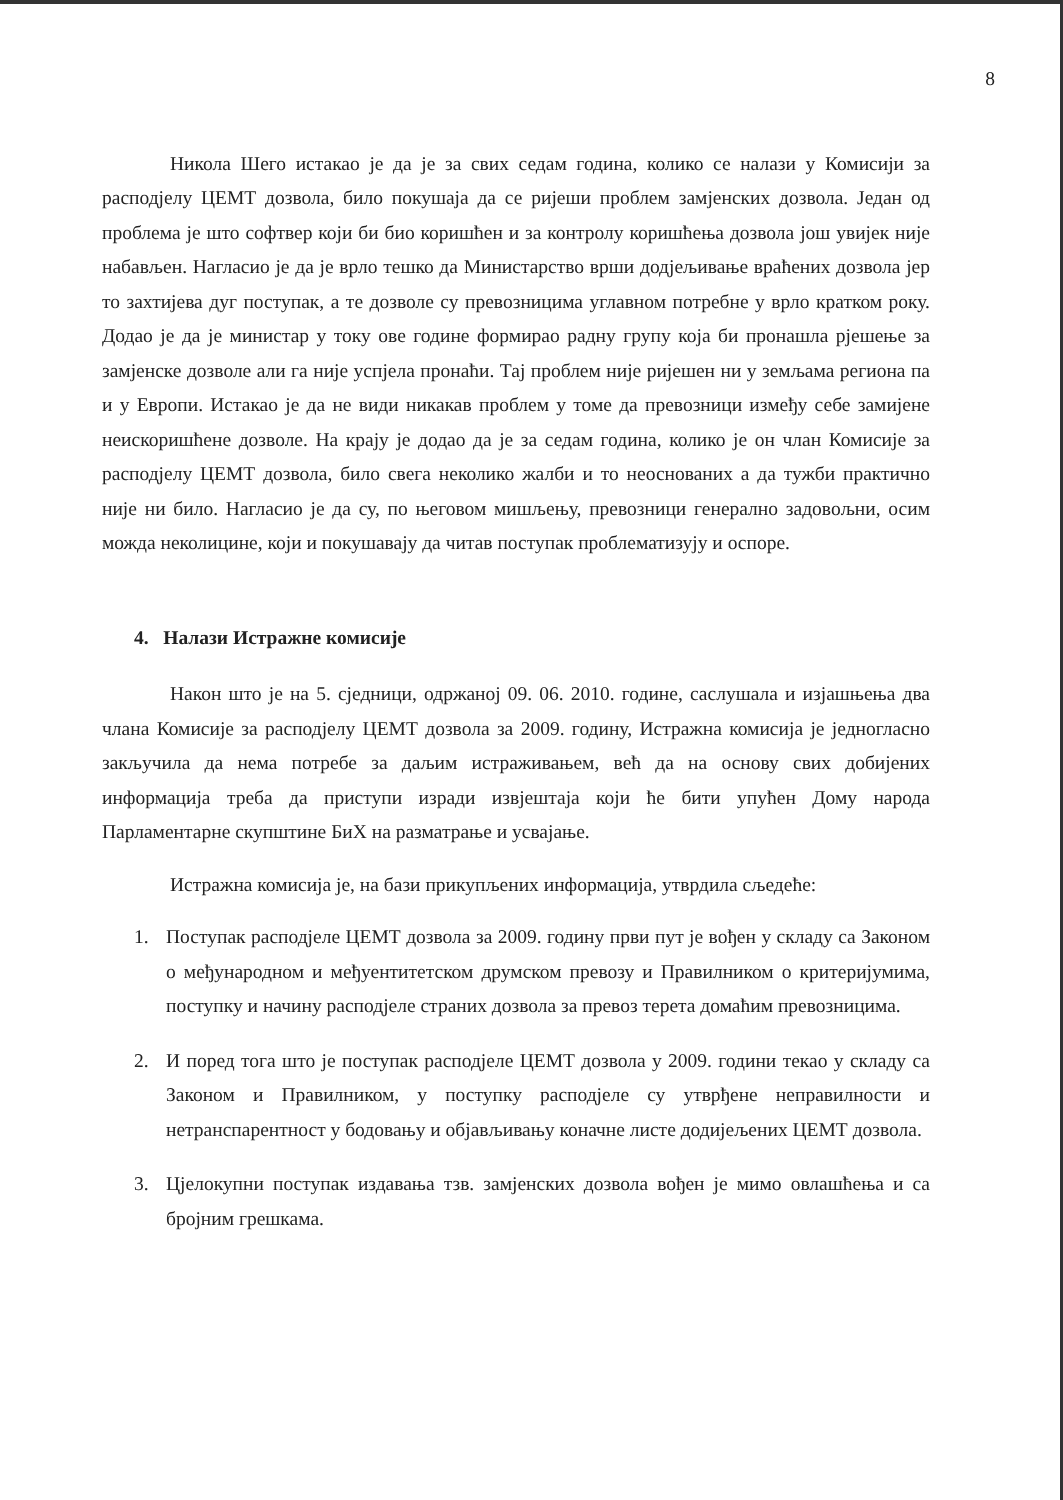8
Никола Шего истакао је да је за свих седам година, колико се налази у Комисији за расподјелу ЦЕМТ дозвола, било покушаја да се ријеши проблем замјенских дозвола. Један од проблема је што софтвер који би био коришћен и за контролу коришћења дозвола још увијек није набављен. Нагласио је да је врло тешко да Министарство врши додјељивање враћених дозвола јер то захтијева дуг поступак, а те дозволе су превозницима углавном потребне у врло кратком року. Додао је да је министар у току ове године формирао радну групу која би пронашла рјешење за замјенске дозволе али га није успјела пронаћи. Тај проблем није ријешен ни у земљама региона па и у Европи. Истакао је да не види никакав проблем у томе да превозници између себе замијене неискоришћене дозволе. На крају је додао да је за седам година, колико је он члан Комисије за расподјелу ЦЕМТ дозвола, било свега неколико жалби и то неоснованих а да тужби практично није ни било. Нагласио је да су, по његовом мишљењу, превозници генерално задовољни, осим можда неколицине, који и покушавају да читав поступак проблематизују и оспоре.
4. Налази Истражне комисије
Након што је на 5. сједници, одржаној 09. 06. 2010. године, саслушала и изјашњења два члана Комисије за расподјелу ЦЕМТ дозвола за 2009. годину, Истражна комисија је једногласно закључила да нема потребе за даљим истраживањем, већ да на основу свих добијених информација треба да приступи изради извјештаја који ће бити упућен Дому народа Парламентарне скупштине БиХ на разматрање и усвајање.
Истражна комисија је, на бази прикупљених информација, утврдила сљедеће:
1. Поступак расподјеле ЦЕМТ дозвола за 2009. годину први пут је вођен у складу са Законом о међународном и међуентитетском друмском превозу и Правилником о критеријумима, поступку и начину расподјеле страних дозвола за превоз терета домаћим превозницима.
2. И поред тога што је поступак расподјеле ЦЕМТ дозвола у 2009. години текао у складу са Законом и Правилником, у поступку расподјеле су утврђене неправилности и нетранспарентност у бодовању и објављивању коначне листе додијељених ЦЕМТ дозвола.
3. Цјелокупни поступак издавања тзв. замјенских дозвола вођен је мимо овлашћења и са бројним грешкама.